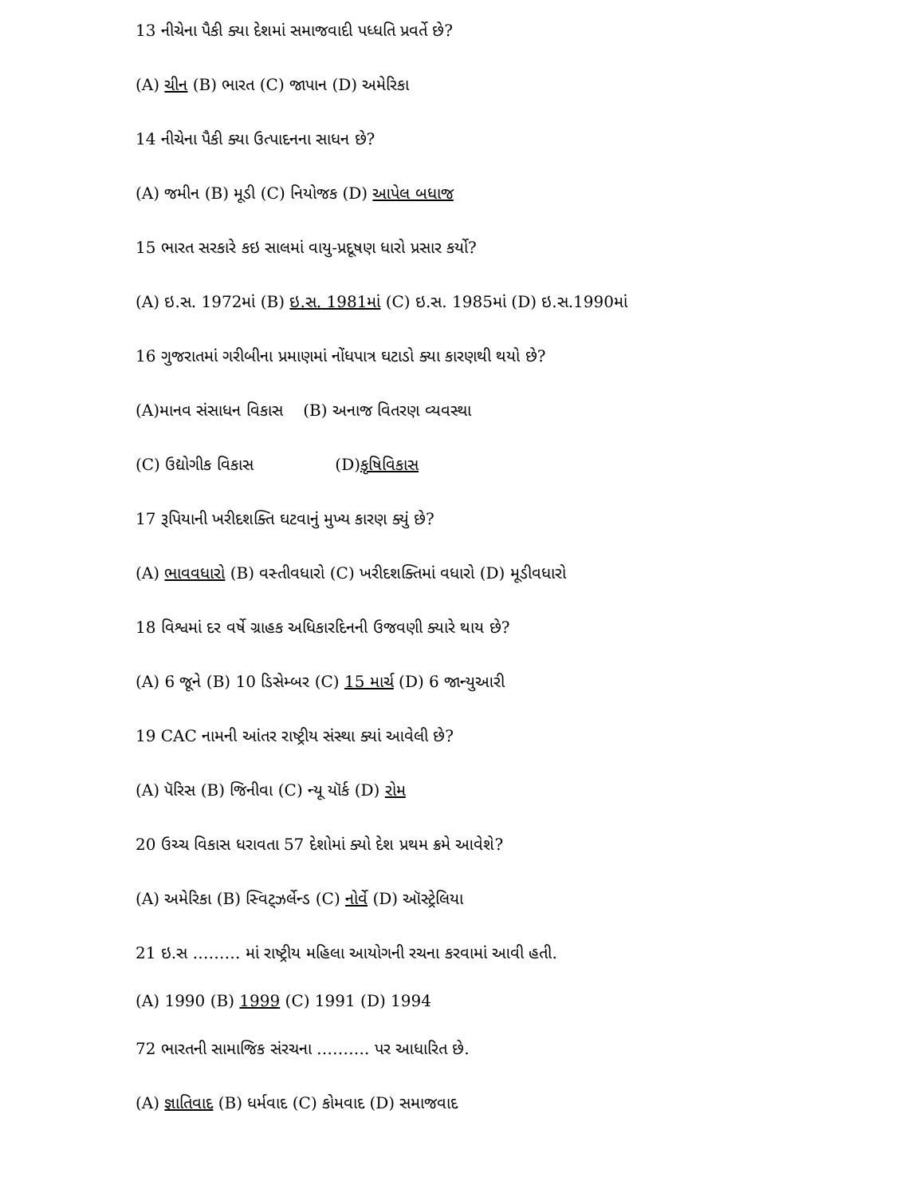13 નીચેના પૈકી ક્યા દેશમાં સમાજવાદી પધ્ધતિ પ્રવર્તે છે?
(A) ચીન (B) ભારત (C) જાપાન (D) અમેરિકા
14 નીચેના પૈકી ક્યા ઉત્પાદનના સાધન છે?
(A) જમીન (B) મૂડી (C) નિયોજક (D) આપેલ બધાજ
15 ભારત સરકારે કઇ સાલમાં વાયુ-પ્રદૂષણ ધારો પ્રસાર કર્યો?
(A) ઇ.સ. 1972માં (B) ઇ.સ. 1981માં (C) ઇ.સ. 1985માં (D) ઇ.સ.1990માં
16 ગુજરાતમાં ગરીબીના પ્રમાણમાં નોંધપાત્ર ઘટાડો ક્યા કારણથી થયો છે?
(A)માનવ સંસાધન વિકાસ (B) અનાજ વિતરણ વ્યવસ્થા
(C) ઉદ્યોગીક વિકાસ (D)કૃષિવિકાસ
17 રૂપિયાની ખરીદશક્તિ ઘટવાનું મુખ્ય કારણ ક્યું છે?
(A) ભાવવધારો (B) વસ્તીવધારો (C) ખરીદશક્તિમાં વધારો (D) મૂડીવધારો
18 વિશ્વમાં દર વર્ષે ગ્રાહક અધિકારદિનની ઉજવણી ક્યારે થાય છે?
(A) 6 જૂને (B) 10 ડિસેમ્બર (C) 15 માર્ચ (D) 6 જાન્યુઆરી
19 CAC નામની આંતર રાષ્ટ્રીય સંસ્થા ક્યાં આવેલી છે?
(A) પૅરિસ (B) જિનીવા (C) ન્યૂ યૉર્ક (D) રોમ
20 ઉચ્ચ વિકાસ ધરાવતા 57 દેશોમાં ક્યો દેશ પ્રથમ ક્રમે આવેશે?
(A) અમેરિકા (B) સ્વિટ્ઝર્લેન્ડ (C) નોર્વે (D) ઑસ્ટ્રેલિયા
21 ઇ.સ ……… માં રાષ્ટ્રીય મહિલા આયોગની રચના કરવામાં આવી હતી.
(A) 1990 (B) 1999 (C) 1991 (D) 1994
72 ભારતની સામાજિક સંરચના ………. પર આધારિત છે.
(A) જ્ઞાતિવાદ (B) ધર્મવાદ (C) કોમવાદ (D) સમાજવાદ